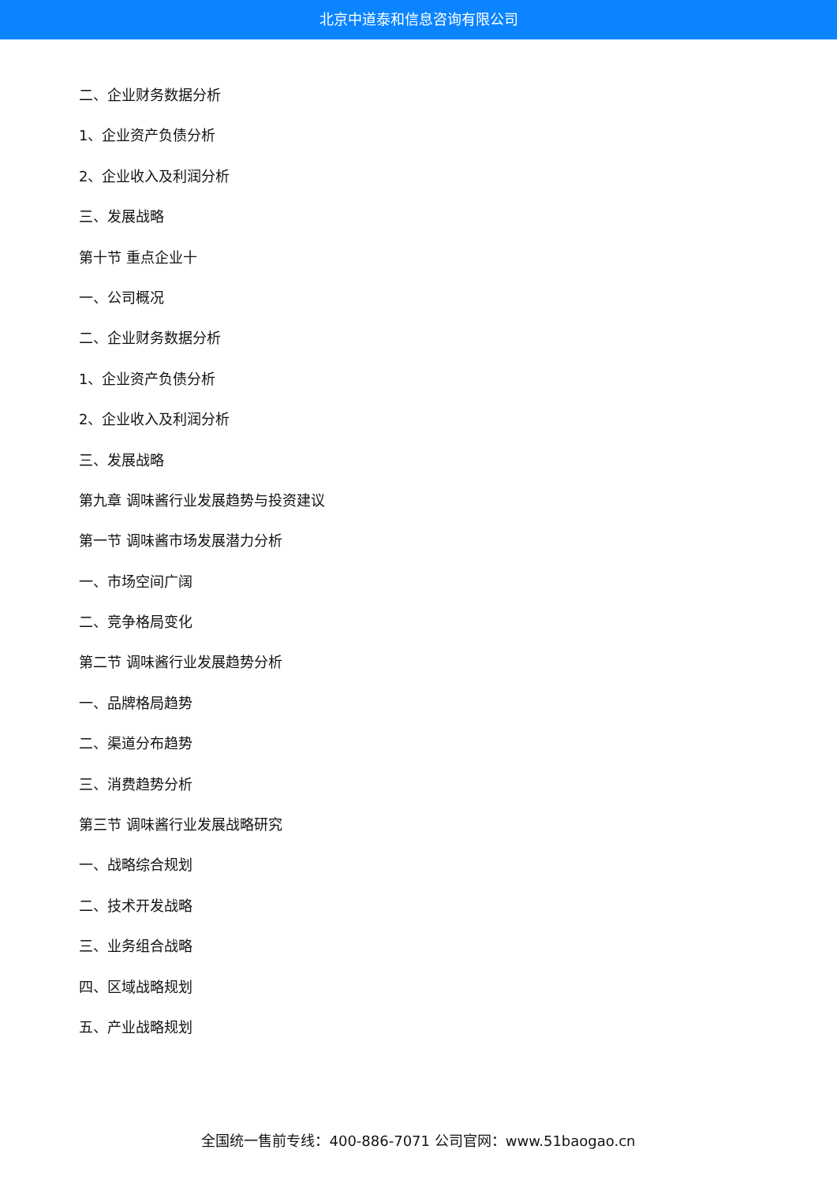北京中道泰和信息咨询有限公司
二、企业财务数据分析
1、企业资产负债分析
2、企业收入及利润分析
三、发展战略
第十节 重点企业十
一、公司概况
二、企业财务数据分析
1、企业资产负债分析
2、企业收入及利润分析
三、发展战略
第九章 调味酱行业发展趋势与投资建议
第一节 调味酱市场发展潜力分析
一、市场空间广阔
二、竞争格局变化
第二节 调味酱行业发展趋势分析
一、品牌格局趋势
二、渠道分布趋势
三、消费趋势分析
第三节 调味酱行业发展战略研究
一、战略综合规划
二、技术开发战略
三、业务组合战略
四、区域战略规划
五、产业战略规划
全国统一售前专线：400-886-7071 公司官网：www.51baogao.cn